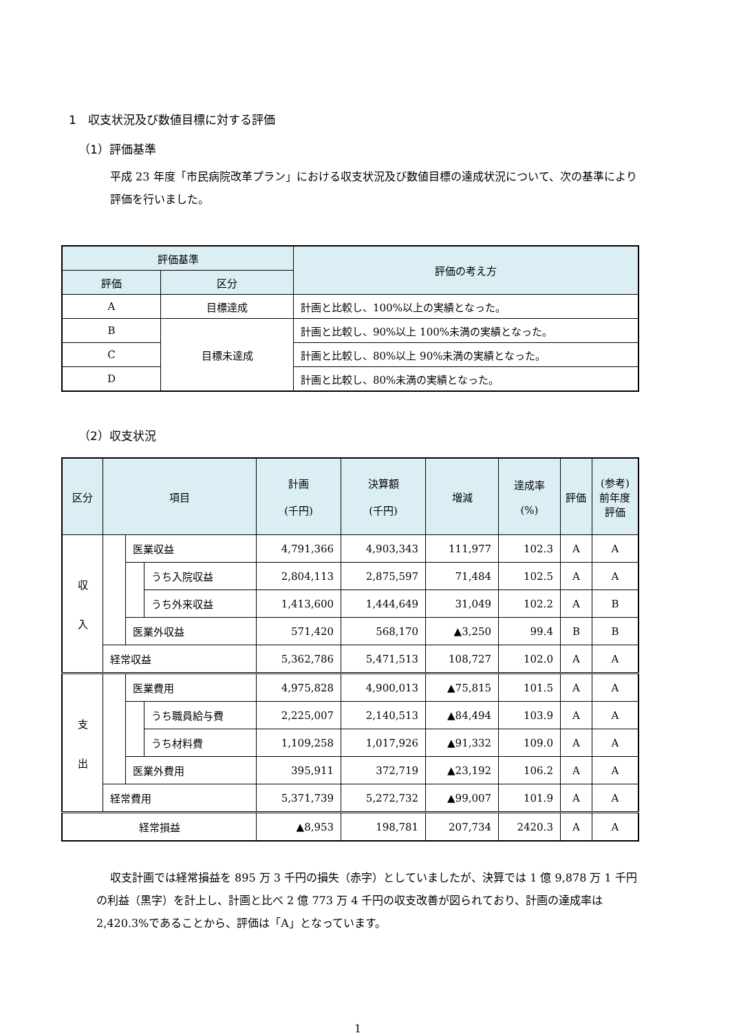1　収支状況及び数値目標に対する評価
（1）評価基準
平成 23 年度「市民病院改革プラン」における収支状況及び数値目標の達成状況について、次の基準により評価を行いました。
| 評価基準 | | 評価の考え方 |
| --- | --- | --- |
| 評価 | 区分 | |
| A | 目標達成 | 計画と比較し、100%以上の実績となった。 |
| B | 目標未達成 | 計画と比較し、90%以上 100%未満の実績となった。 |
| C | | 計画と比較し、80%以上 90%未満の実績となった。 |
| D | | 計画と比較し、80%未満の実績となった。 |
（2）収支状況
| 区分 | 項目 | | | 計画 (千円) | 決算額 (千円) | 増減 | 達成率 (%) | 評価 | (参考) 前年度 評価 |
| --- | --- | --- | --- | --- | --- | --- | --- | --- | --- |
| 収 入 | | 医業収益 | | 4,791,366 | 4,903,343 | 111,977 | 102.3 | A | A |
| | | | うち入院収益 | 2,804,113 | 2,875,597 | 71,484 | 102.5 | A | A |
| | | | うち外来収益 | 1,413,600 | 1,444,649 | 31,049 | 102.2 | A | B |
| | | 医業外収益 | | 571,420 | 568,170 | ▲3,250 | 99.4 | B | B |
| | 経常収益 | | | 5,362,786 | 5,471,513 | 108,727 | 102.0 | A | A |
| 支 出 | | 医業費用 | | 4,975,828 | 4,900,013 | ▲75,815 | 101.5 | A | A |
| | | | うち職員給与費 | 2,225,007 | 2,140,513 | ▲84,494 | 103.9 | A | A |
| | | | うち材料費 | 1,109,258 | 1,017,926 | ▲91,332 | 109.0 | A | A |
| | | 医業外費用 | | 395,911 | 372,719 | ▲23,192 | 106.2 | A | A |
| | 経常費用 | | | 5,371,739 | 5,272,732 | ▲99,007 | 101.9 | A | A |
| 経常損益 | | | | ▲8,953 | 198,781 | 207,734 | 2420.3 | A | A |
収支計画では経常損益を 895 万 3 千円の損失（赤字）としていましたが、決算では 1 億 9,878 万 1 千円の利益（黒字）を計上し、計画と比べ 2 億 773 万 4 千円の収支改善が図られており、計画の達成率は 2,420.3%であることから、評価は「A」となっています。
1